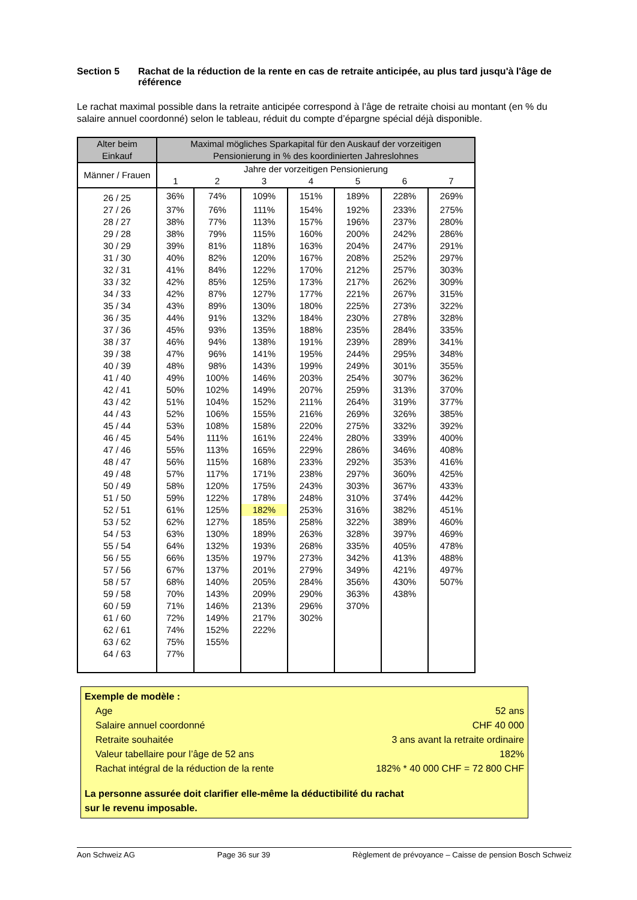Section 5 Rachat de la réduction de la rente en cas de retraite anticipée, au plus tard jusqu'à l'âge de référence
Le rachat maximal possible dans la retraite anticipée correspond à l’âge de retraite choisi au montant (en % du salaire annuel coordonné) selon le tableau, réduit du compte d’épargne spécial déjà disponible.
| Alter beim Einkauf | Maximal mögliches Sparkapital für den Auskauf der vorzeitigen Pensionierung in % des koordinierten Jahreslohnes | | | | | | |
| --- | --- | --- | --- | --- | --- | --- | --- |
| Männer / Frauen | Jahre der vorzeitigen Pensionierung | | | | | | |
| | 1 | 2 | 3 | 4 | 5 | 6 | 7 |
| 26 / 25 | 36% | 74% | 109% | 151% | 189% | 228% | 269% |
| 27 / 26 | 37% | 76% | 111% | 154% | 192% | 233% | 275% |
| 28 / 27 | 38% | 77% | 113% | 157% | 196% | 237% | 280% |
| 29 / 28 | 38% | 79% | 115% | 160% | 200% | 242% | 286% |
| 30 / 29 | 39% | 81% | 118% | 163% | 204% | 247% | 291% |
| 31 / 30 | 40% | 82% | 120% | 167% | 208% | 252% | 297% |
| 32 / 31 | 41% | 84% | 122% | 170% | 212% | 257% | 303% |
| 33 / 32 | 42% | 85% | 125% | 173% | 217% | 262% | 309% |
| 34 / 33 | 42% | 87% | 127% | 177% | 221% | 267% | 315% |
| 35 / 34 | 43% | 89% | 130% | 180% | 225% | 273% | 322% |
| 36 / 35 | 44% | 91% | 132% | 184% | 230% | 278% | 328% |
| 37 / 36 | 45% | 93% | 135% | 188% | 235% | 284% | 335% |
| 38 / 37 | 46% | 94% | 138% | 191% | 239% | 289% | 341% |
| 39 / 38 | 47% | 96% | 141% | 195% | 244% | 295% | 348% |
| 40 / 39 | 48% | 98% | 143% | 199% | 249% | 301% | 355% |
| 41 / 40 | 49% | 100% | 146% | 203% | 254% | 307% | 362% |
| 42 / 41 | 50% | 102% | 149% | 207% | 259% | 313% | 370% |
| 43 / 42 | 51% | 104% | 152% | 211% | 264% | 319% | 377% |
| 44 / 43 | 52% | 106% | 155% | 216% | 269% | 326% | 385% |
| 45 / 44 | 53% | 108% | 158% | 220% | 275% | 332% | 392% |
| 46 / 45 | 54% | 111% | 161% | 224% | 280% | 339% | 400% |
| 47 / 46 | 55% | 113% | 165% | 229% | 286% | 346% | 408% |
| 48 / 47 | 56% | 115% | 168% | 233% | 292% | 353% | 416% |
| 49 / 48 | 57% | 117% | 171% | 238% | 297% | 360% | 425% |
| 50 / 49 | 58% | 120% | 175% | 243% | 303% | 367% | 433% |
| 51 / 50 | 59% | 122% | 178% | 248% | 310% | 374% | 442% |
| 52 / 51 | 61% | 125% | 182% | 253% | 316% | 382% | 451% |
| 53 / 52 | 62% | 127% | 185% | 258% | 322% | 389% | 460% |
| 54 / 53 | 63% | 130% | 189% | 263% | 328% | 397% | 469% |
| 55 / 54 | 64% | 132% | 193% | 268% | 335% | 405% | 478% |
| 56 / 55 | 66% | 135% | 197% | 273% | 342% | 413% | 488% |
| 57 / 56 | 67% | 137% | 201% | 279% | 349% | 421% | 497% |
| 58 / 57 | 68% | 140% | 205% | 284% | 356% | 430% | 507% |
| 59 / 58 | 70% | 143% | 209% | 290% | 363% | 438% | |
| 60 / 59 | 71% | 146% | 213% | 296% | 370% | | |
| 61 / 60 | 72% | 149% | 217% | 302% | | | |
| 62 / 61 | 74% | 152% | 222% | | | | |
| 63 / 62 | 75% | 155% | | | | | |
| 64 / 63 | 77% | | | | | | |
Exemple de modèle :
Age 52 ans
Salaire annuel coordonné CHF 40 000
Retraite souhaitée 3 ans avant la retraite ordinaire
Valeur tabellaire pour l’âge de 52 ans 182%
Rachat intégral de la réduction de la rente 182% * 40 000 CHF = 72 800 CHF
La personne assurée doit clarifier elle-même la déductibilité du rachat
sur le revenu imposable.
Aon Schweiz AG Page 36 sur 39 Règlement de prévoyance – Caisse de pension Bosch Schweiz